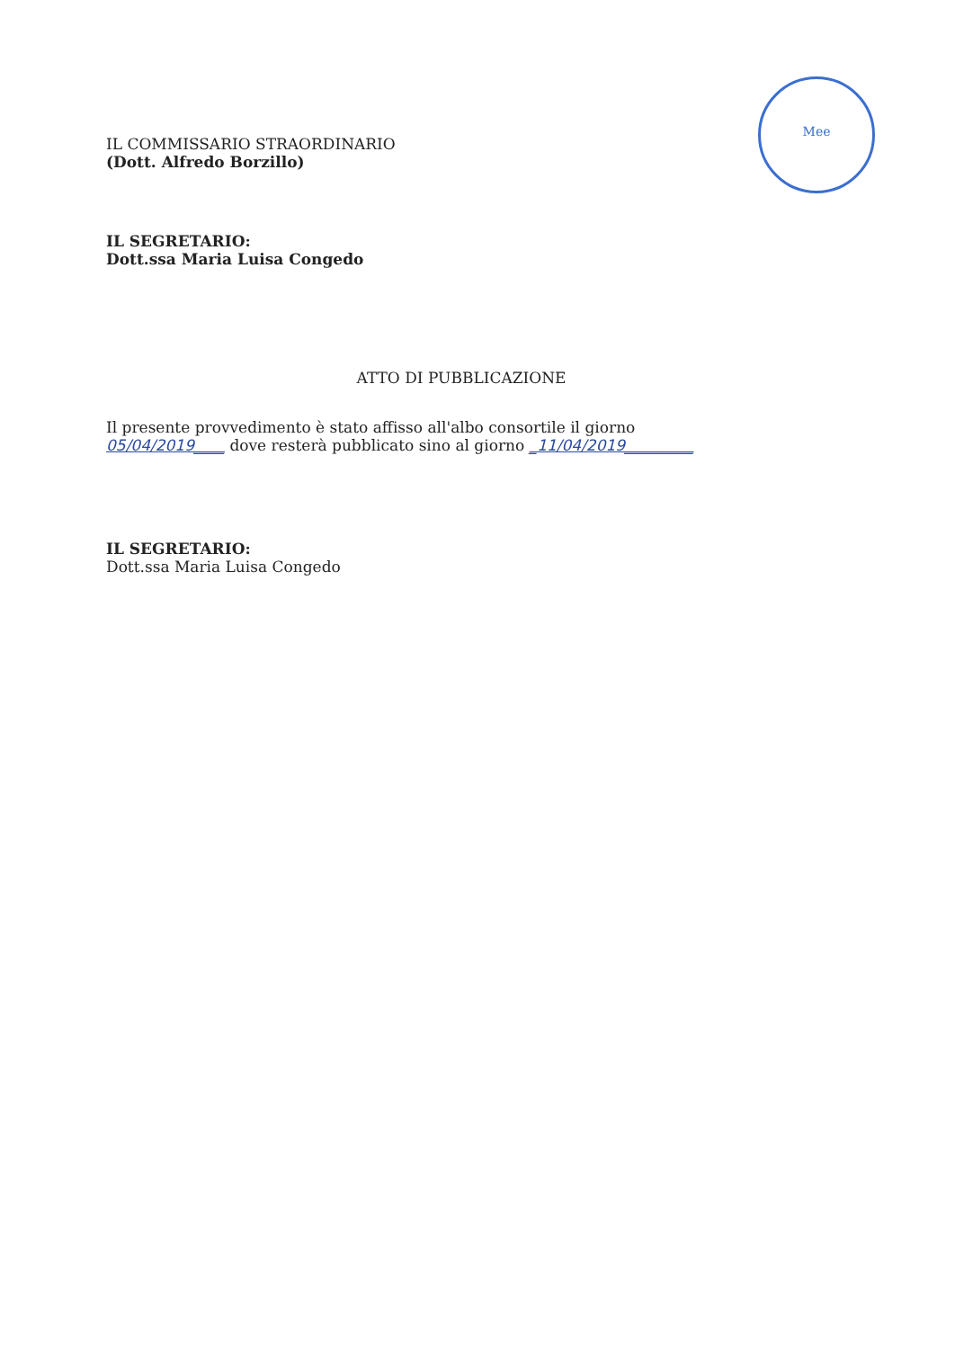Mee
IL COMMISSARIO STRAORDINARIO
(Dott. Alfredo Borzillo)
IL SEGRETARIO:
Dott.ssa Maria Luisa Congedo
ATTO DI PUBBLICAZIONE
Il presente provvedimento è stato affisso all'albo consortile il giorno
05/04/2019____ dove resterà pubblicato sino al giorno _11/04/2019_________
IL SEGRETARIO:
Dott.ssa Maria Luisa Congedo